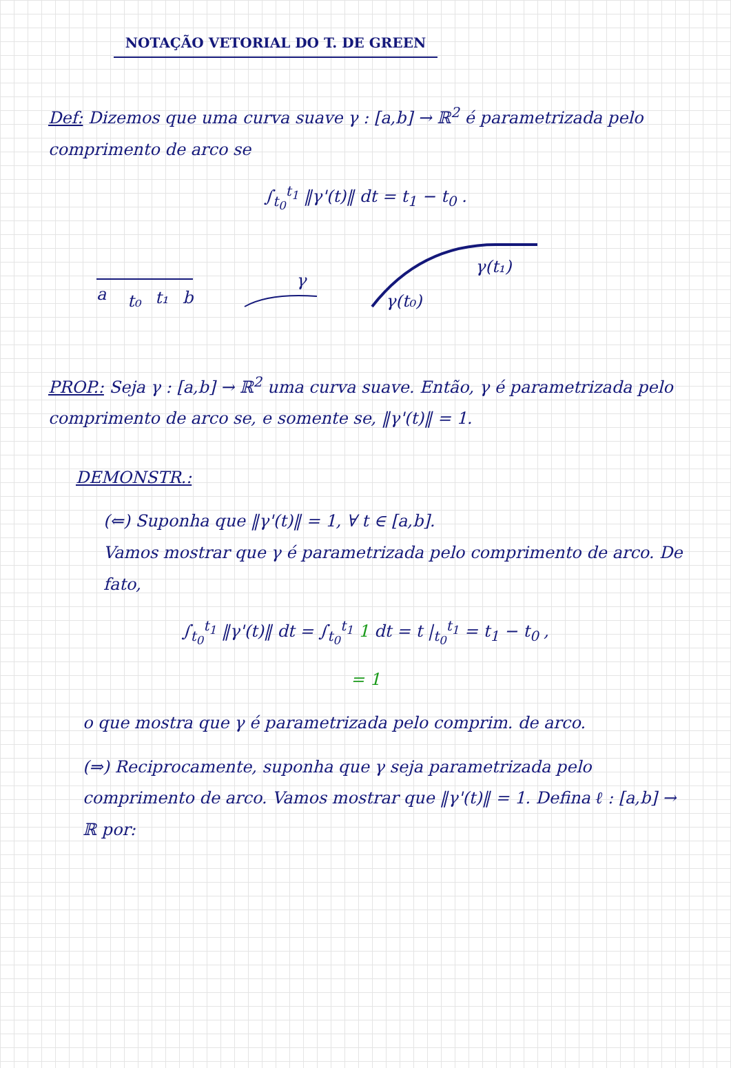NOTAÇÃO VETORIAL DO T. DE GREEN
Def: Dizemos que uma curva suave γ : [a,b] → ℝ<sup>2</sup> é parametrizada pelo comprimento de arco se
∫<sub>t<sub>0</sub></sub><sup>t<sub>1</sub></sup> ‖γ'(t)‖ dt = t<sub>1</sub> − t<sub>0</sub> .
a
t₀
t₁
b
γ
γ(t₀)
γ(t₁)
PROP.: Seja γ : [a,b] → ℝ<sup>2</sup> uma curva suave. Então, γ é parametrizada pelo comprimento de arco se, e somente se, ‖γ'(t)‖ = 1.
DEMONSTR.:
(⇐) Suponha que ‖γ'(t)‖ = 1, ∀ t ∈ [a,b].
Vamos mostrar que γ é parametrizada pelo comprimento de arco. De fato,
∫<sub>t<sub>0</sub></sub><sup>t<sub>1</sub></sup> ‖γ'(t)‖ dt = ∫<sub>t<sub>0</sub></sub><sup>t<sub>1</sub></sup> 1 dt = t |<sub>t<sub>0</sub></sub><sup>t<sub>1</sub></sup> = t<sub>1</sub> − t<sub>0</sub> ,
= 1
o que mostra que γ é parametrizada pelo comprim. de arco.
(⇒) Reciprocamente, suponha que γ seja parametrizada pelo comprimento de arco. Vamos mostrar que ‖γ'(t)‖ = 1. Defina ℓ : [a,b] → ℝ por: